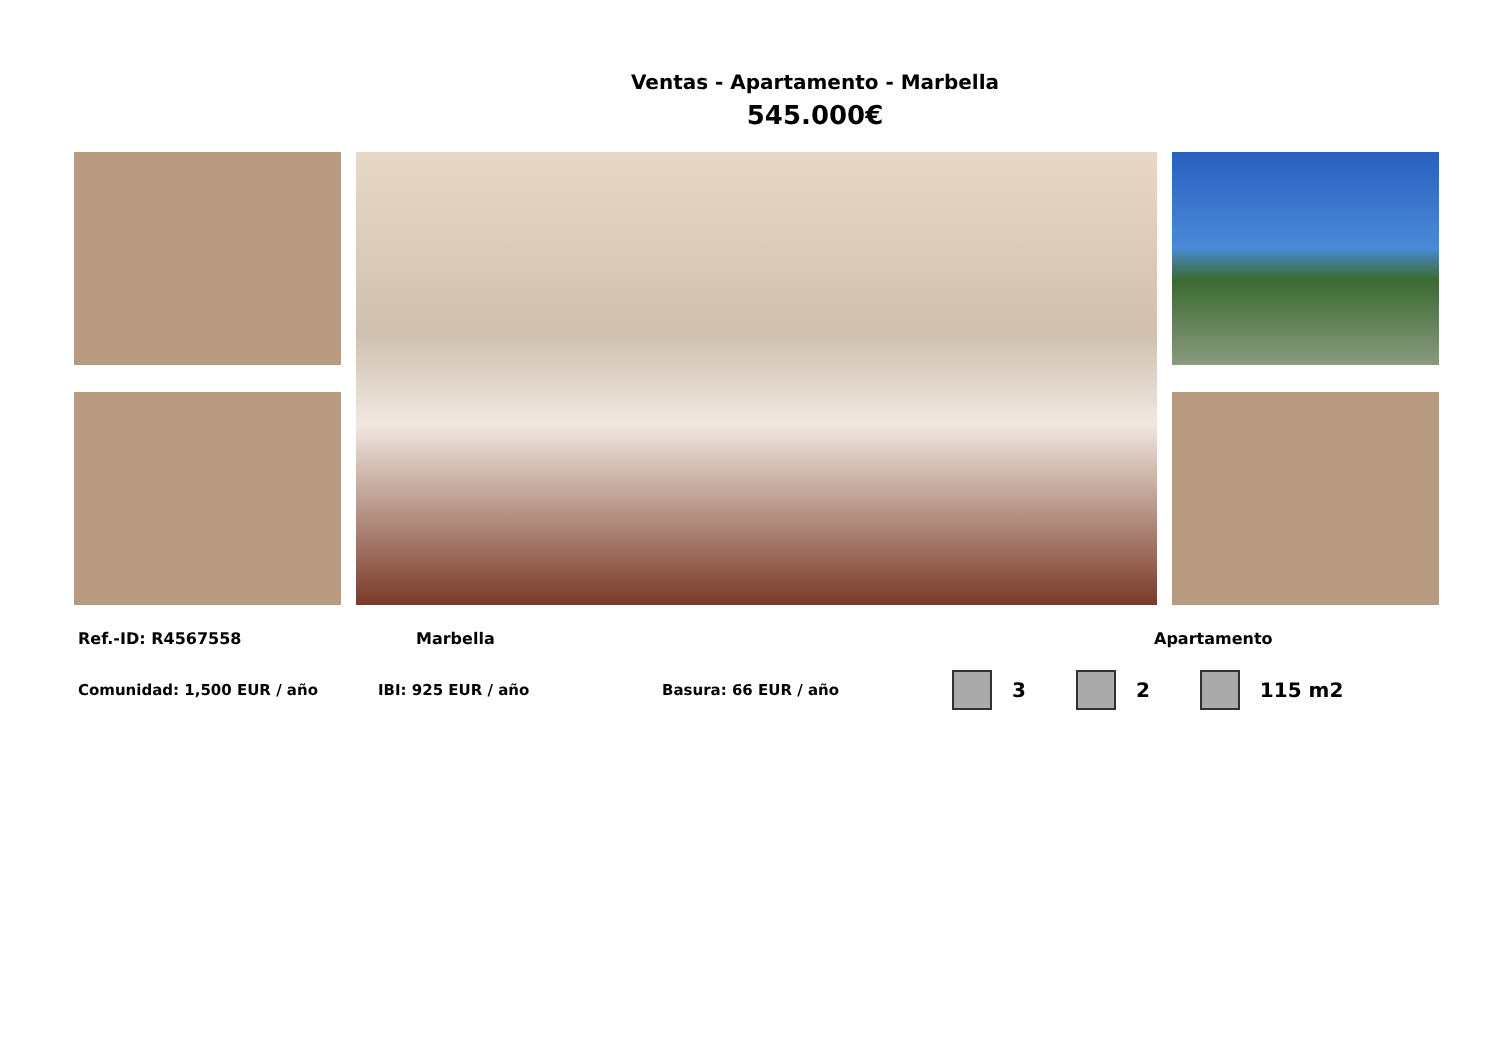Ventas - Apartamento - Marbella
545.000€
Ref.-ID: R4567558 Marbella Apartamento
Comunidad: 1,500 EUR / año IBI: 925 EUR / año Basura: 66 EUR / año 3 2 115 m2